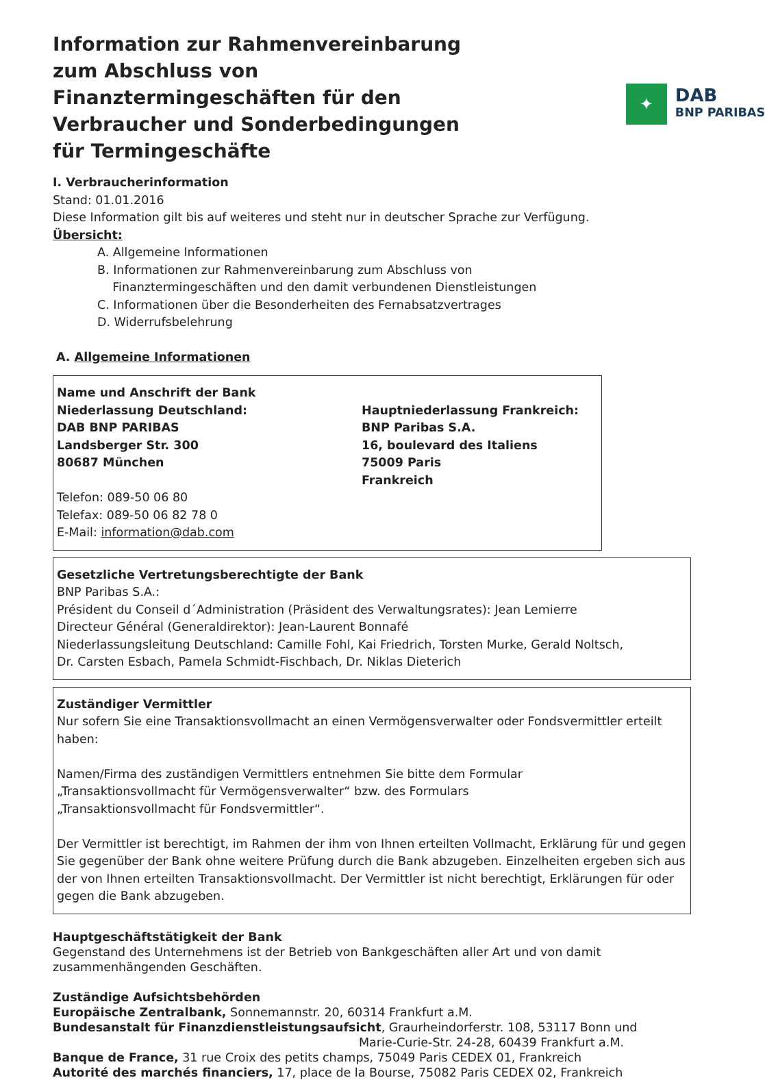Information zur Rahmenvereinbarung zum Abschluss von Finanztermingeschäften für den Verbraucher und Sonderbedingungen für Termingeschäfte
✦
DAB
BNP PARIBAS
I. Verbraucherinformation
Stand: 01.01.2016
Diese Information gilt bis auf weiteres und steht nur in deutscher Sprache zur Verfügung.
Übersicht:
A. Allgemeine Informationen
B. Informationen zur Rahmenvereinbarung zum Abschluss von
Finanztermingeschäften und den damit verbundenen Dienstleistungen
C. Informationen über die Besonderheiten des Fernabsatzvertrages
D. Widerrufsbelehrung
A. Allgemeine Informationen
Name und Anschrift der Bank
Niederlassung Deutschland:
DAB BNP PARIBAS
Landsberger Str. 300
80687 München
Telefon: 089-50 06 80
Telefax: 089-50 06 82 78 0
E-Mail: information@dab.com
Hauptniederlassung Frankreich:
BNP Paribas S.A.
16, boulevard des Italiens
75009 Paris
Frankreich
Gesetzliche Vertretungsberechtigte der Bank
BNP Paribas S.A.:
Président du Conseil d´Administration (Präsident des Verwaltungsrates): Jean Lemierre
Directeur Général (Generaldirektor): Jean-Laurent Bonnafé
Niederlassungsleitung Deutschland: Camille Fohl, Kai Friedrich, Torsten Murke, Gerald Noltsch,
Dr. Carsten Esbach, Pamela Schmidt-Fischbach, Dr. Niklas Dieterich
Zuständiger Vermittler
Nur sofern Sie eine Transaktionsvollmacht an einen Vermögensverwalter oder Fondsvermittler erteilt haben:
Namen/Firma des zuständigen Vermittlers entnehmen Sie bitte dem Formular
„Transaktionsvollmacht für Vermögensverwalter“ bzw. des Formulars
„Transaktionsvollmacht für Fondsvermittler“.
Der Vermittler ist berechtigt, im Rahmen der ihm von Ihnen erteilten Vollmacht, Erklärung für und gegen Sie gegenüber der Bank ohne weitere Prüfung durch die Bank abzugeben. Einzelheiten ergeben sich aus der von Ihnen erteilten Transaktionsvollmacht. Der Vermittler ist nicht berechtigt, Erklärungen für oder gegen die Bank abzugeben.
Hauptgeschäftstätigkeit der Bank
Gegenstand des Unternehmens ist der Betrieb von Bankgeschäften aller Art und von damit zusammenhängenden Geschäften.
Zuständige Aufsichtsbehörden
Europäische Zentralbank, Sonnemannstr. 20, 60314 Frankfurt a.M.
Bundesanstalt für Finanzdienstleistungsaufsicht, Graurheindorferstr. 108, 53117 Bonn und
Marie-Curie-Str. 24-28, 60439 Frankfurt a.M.
Banque de France, 31 rue Croix des petits champs, 75049 Paris CEDEX 01, Frankreich
Autorité des marchés financiers, 17, place de la Bourse, 75082 Paris CEDEX 02, Frankreich